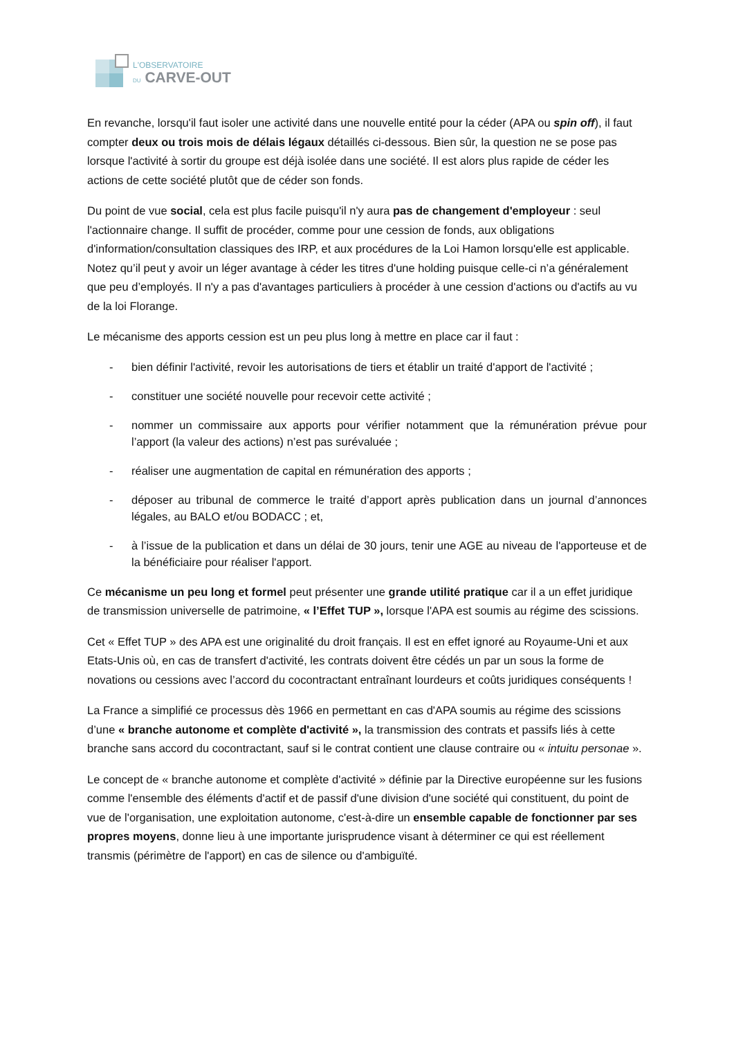L'OBSERVATOIRE
DU CARVE-OUT
En revanche, lorsqu'il faut isoler une activité dans une nouvelle entité pour la céder (APA ou spin off), il faut compter deux ou trois mois de délais légaux détaillés ci-dessous. Bien sûr, la question ne se pose pas lorsque l'activité à sortir du groupe est déjà isolée dans une société. Il est alors plus rapide de céder les actions de cette société plutôt que de céder son fonds.
Du point de vue social, cela est plus facile puisqu'il n'y aura pas de changement d'employeur : seul l'actionnaire change. Il suffit de procéder, comme pour une cession de fonds, aux obligations d'information/consultation classiques des IRP, et aux procédures de la Loi Hamon lorsqu'elle est applicable. Notez qu’il peut y avoir un léger avantage à céder les titres d'une holding puisque celle-ci n’a généralement que peu d’employés. Il n'y a pas d'avantages particuliers à procéder à une cession d'actions ou d'actifs au vu de la loi Florange.
Le mécanisme des apports cession est un peu plus long à mettre en place car il faut :
- bien définir l'activité, revoir les autorisations de tiers et établir un traité d'apport de l'activité ;
- constituer une société nouvelle pour recevoir cette activité ;
- nommer un commissaire aux apports pour vérifier notamment que la rémunération prévue pour l’apport (la valeur des actions) n’est pas surévaluée ;
- réaliser une augmentation de capital en rémunération des apports ;
- déposer au tribunal de commerce le traité d’apport après publication dans un journal d’annonces légales, au BALO et/ou BODACC ; et,
- à l’issue de la publication et dans un délai de 30 jours, tenir une AGE au niveau de l'apporteuse et de la bénéficiaire pour réaliser l'apport.
Ce mécanisme un peu long et formel peut présenter une grande utilité pratique car il a un effet juridique de transmission universelle de patrimoine, « l’Effet TUP », lorsque l'APA est soumis au régime des scissions.
Cet « Effet TUP » des APA est une originalité du droit français. Il est en effet ignoré au Royaume-Uni et aux Etats-Unis où, en cas de transfert d'activité, les contrats doivent être cédés un par un sous la forme de novations ou cessions avec l’accord du cocontractant entraînant lourdeurs et coûts juridiques conséquents !
La France a simplifié ce processus dès 1966 en permettant en cas d'APA soumis au régime des scissions d’une « branche autonome et complète d'activité », la transmission des contrats et passifs liés à cette branche sans accord du cocontractant, sauf si le contrat contient une clause contraire ou « intuitu personae ».
Le concept de « branche autonome et complète d'activité » définie par la Directive européenne sur les fusions comme l'ensemble des éléments d'actif et de passif d'une division d'une société qui constituent, du point de vue de l'organisation, une exploitation autonome, c'est-à-dire un ensemble capable de fonctionner par ses propres moyens, donne lieu à une importante jurisprudence visant à déterminer ce qui est réellement transmis (périmètre de l'apport) en cas de silence ou d'ambiguïté.